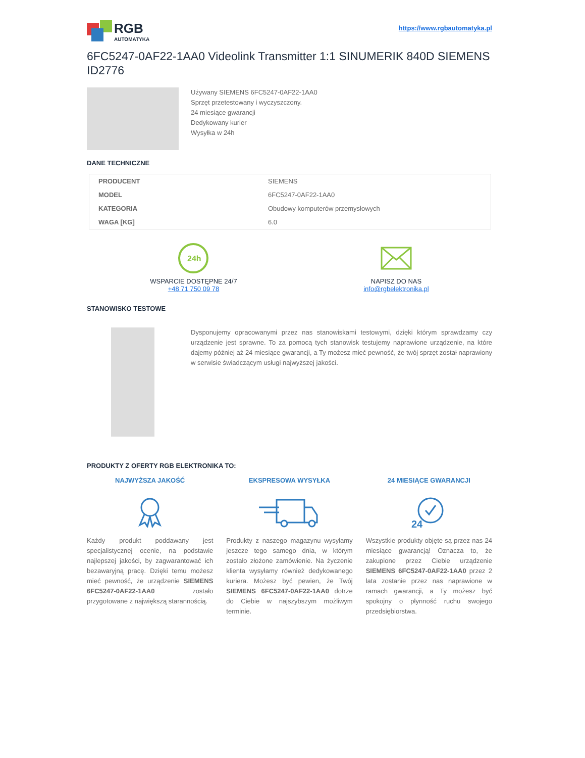RGB
AUTOMATYKA
https://www.rgbautomatyka.pl
6FC5247-0AF22-1AA0 Videolink Transmitter 1:1 SINUMERIK 840D SIEMENS ID2776
Używany SIEMENS 6FC5247-0AF22-1AA0
Sprzęt przetestowany i wyczyszczony.
24 miesiące gwarancji
Dedykowany kurier
Wysyłka w 24h
DANE TECHNICZNE
| PRODUCENT | SIEMENS |
| MODEL | 6FC5247-0AF22-1AA0 |
| KATEGORIA | Obudowy komputerów przemysłowych |
| WAGA [KG] | 6.0 |
24h
WSPARCIE DOSTĘPNE 24/7
+48 71 750 09 78
NAPISZ DO NAS
info@rgbelektronika.pl
STANOWISKO TESTOWE
Dysponujemy opracowanymi przez nas stanowiskami testowymi, dzięki którym sprawdzamy czy urządzenie jest sprawne. To za pomocą tych stanowisk testujemy naprawione urządzenie, na które dajemy później aż 24 miesiące gwarancji, a Ty możesz mieć pewność, że twój sprzęt został naprawiony w serwisie świadczącym usługi najwyższej jakości.
PRODUKTY Z OFERTY RGB ELEKTRONIKA TO:
NAJWYŻSZA JAKOŚĆ
Każdy produkt poddawany jest specjalistycznej ocenie, na podstawie najlepszej jakości, by zagwarantować ich bezawaryjną pracę. Dzięki temu możesz mieć pewność, że urządzenie SIEMENS 6FC5247-0AF22-1AA0 zostało przygotowane z największą starannością.
EKSPRESOWA WYSYŁKA
Produkty z naszego magazynu wysyłamy jeszcze tego samego dnia, w którym zostało złożone zamówienie. Na życzenie klienta wysyłamy również dedykowanego kuriera. Możesz być pewien, że Twój SIEMENS 6FC5247-0AF22-1AA0 dotrze do Ciebie w najszybszym możliwym terminie.
24 MIESIĄCE GWARANCJI
24
Wszystkie produkty objęte są przez nas 24 miesiące gwarancją! Oznacza to, że zakupione przez Ciebie urządzenie SIEMENS 6FC5247-0AF22-1AA0 przez 2 lata zostanie przez nas naprawione w ramach gwarancji, a Ty możesz być spokojny o płynność ruchu swojego przedsiębiorstwa.